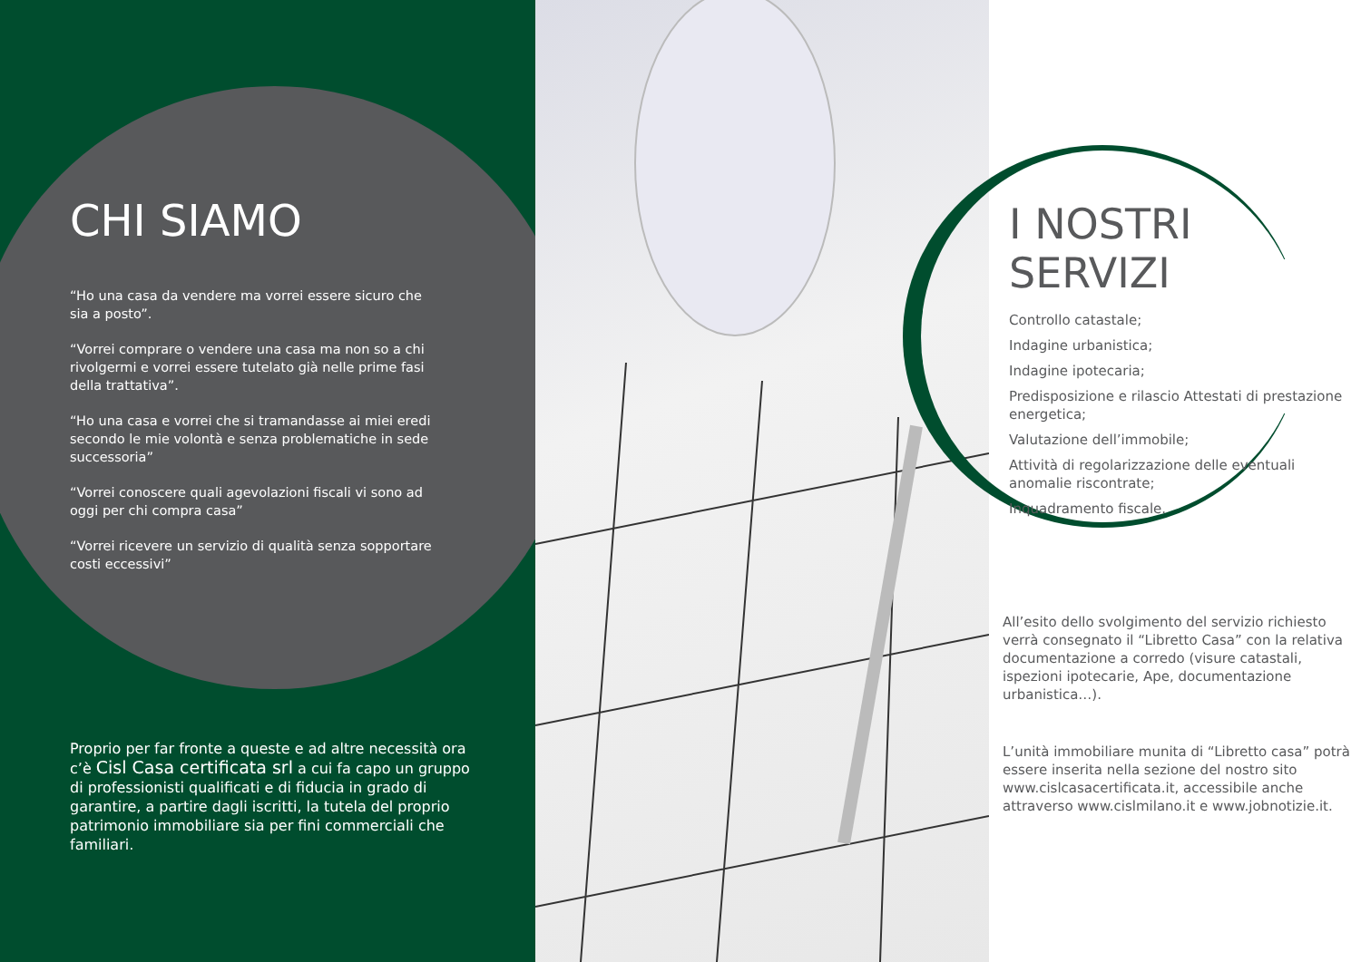CHI SIAMO
“Ho una casa da vendere ma vorrei essere sicuro che sia a posto”.
“Vorrei comprare o vendere una casa ma non so a chi rivolgermi e vorrei essere tutelato già nelle prime fasi della trattativa”.
“Ho una casa e vorrei che si tramandasse ai miei eredi secondo le mie volontà e senza problematiche in sede successoria”
“Vorrei conoscere quali agevolazioni fiscali vi sono ad oggi per chi compra casa”
“Vorrei ricevere un servizio di qualità senza sopportare costi eccessivi”
Proprio per far fronte a queste e ad altre necessità ora c’è Cisl Casa certificata srl a cui fa capo un gruppo di professionisti qualificati e di fiducia in grado di garantire, a partire dagli iscritti, la tutela del proprio patrimonio immobiliare sia per fini commerciali che familiari.
I NOSTRI SERVIZI
Controllo catastale;
Indagine urbanistica;
Indagine ipotecaria;
Predisposizione e rilascio Attestati di prestazione energetica;
Valutazione dell’immobile;
Attività di regolarizzazione delle eventuali anomalie riscontrate;
Inquadramento fiscale.
All’esito dello svolgimento del servizio richiesto verrà consegnato il “Libretto Casa” con la relativa documentazione a corredo (visure catastali, ispezioni ipotecarie, Ape, documentazione urbanistica…).
L’unità immobiliare munita di “Libretto casa” potrà essere inserita nella sezione del nostro sito www.cislcasacertificata.it, accessibile anche attraverso www.cislmilano.it e www.jobnotizie.it.